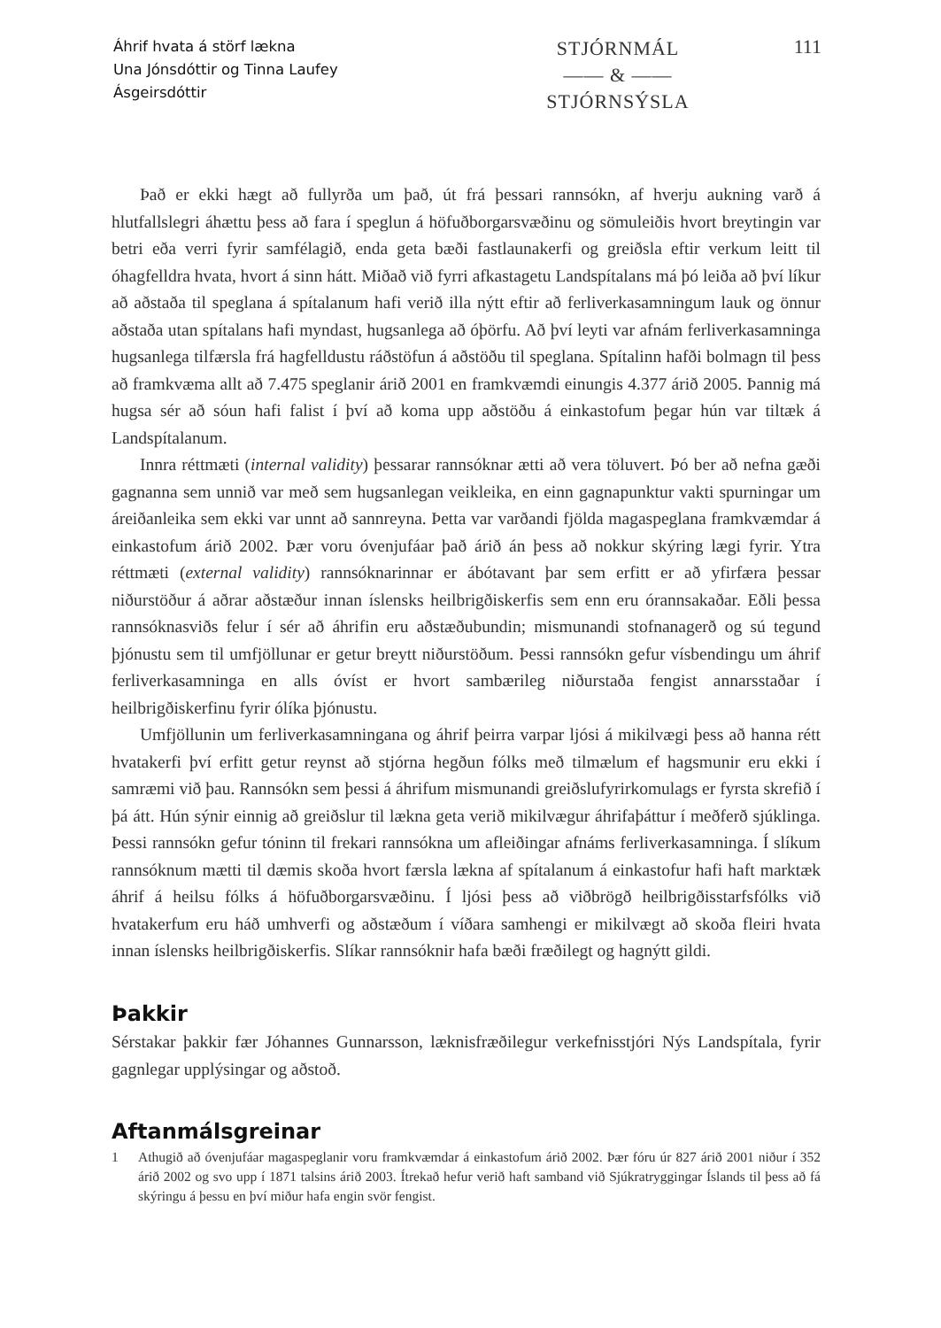Áhrif hvata á störf lækna
Una Jónsdóttir og Tinna Laufey
Ásgeirsdóttir
STJÓRNMÁL
—— & ——
STJÓRNSÝSLA
111
Það er ekki hægt að fullyrða um það, út frá þessari rannsókn, af hverju aukning varð á hlutfallslegri áhættu þess að fara í speglun á höfuðborgarsvæðinu og sömuleiðis hvort breytingin var betri eða verri fyrir samfélagið, enda geta bæði fastlaunakerfi og greiðsla eftir verkum leitt til óhagfelldra hvata, hvort á sinn hátt. Miðað við fyrri afkastagetu Landspítalans má þó leiða að því líkur að aðstaða til speglana á spítalanum hafi verið illa nýtt eftir að ferliverkasamningum lauk og önnur aðstaða utan spítalans hafi myndast, hugsanlega að óþörfu. Að því leyti var afnám ferliverkasamninga hugsanlega tilfærsla frá hagfelldustu ráðstöfun á aðstöðu til speglana. Spítalinn hafði bolmagn til þess að framkvæma allt að 7.475 speglanir árið 2001 en framkvæmdi einungis 4.377 árið 2005. Þannig má hugsa sér að sóun hafi falist í því að koma upp aðstöðu á einkastofum þegar hún var tiltæk á Landspítalanum.
Innra réttmæti (internal validity) þessarar rannsóknar ætti að vera töluvert. Þó ber að nefna gæði gagnanna sem unnið var með sem hugsanlegan veikleika, en einn gagnapunktur vakti spurningar um áreiðanleika sem ekki var unnt að sannreyna. Þetta var varðandi fjölda magaspeglana framkvæmdar á einkastofum árið 2002. Þær voru óvenjufáar það árið án þess að nokkur skýring lægi fyrir. Ytra réttmæti (external validity) rannsóknarinnar er ábótavant þar sem erfitt er að yfirfæra þessar niðurstöður á aðrar aðstæður innan íslensks heilbrigðiskerfis sem enn eru órannsakaðar. Eðli þessa rannsóknasviðs felur í sér að áhrifin eru aðstæðubundin; mismunandi stofnanagerð og sú tegund þjónustu sem til umfjöllunar er getur breytt niðurstöðum. Þessi rannsókn gefur vísbendingu um áhrif ferliverkasamninga en alls óvíst er hvort sambærileg niðurstaða fengist annarsstaðar í heilbrigðiskerfinu fyrir ólíka þjónustu.
Umfjöllunin um ferliverkasamningana og áhrif þeirra varpar ljósi á mikilvægi þess að hanna rétt hvatakerfi því erfitt getur reynst að stjórna hegðun fólks með tilmælum ef hagsmunir eru ekki í samræmi við þau. Rannsókn sem þessi á áhrifum mismunandi greiðslufyrirkomulags er fyrsta skrefið í þá átt. Hún sýnir einnig að greiðslur til lækna geta verið mikilvægur áhrifaþáttur í meðferð sjúklinga. Þessi rannsókn gefur tóninn til frekari rannsókna um afleiðingar afnáms ferliverkasamninga. Í slíkum rannsóknum mætti til dæmis skoða hvort færsla lækna af spítalanum á einkastofur hafi haft marktæk áhrif á heilsu fólks á höfuðborgarsvæðinu. Í ljósi þess að viðbrögð heilbrigðisstarfsfólks við hvatakerfum eru háð umhverfi og aðstæðum í víðara samhengi er mikilvægt að skoða fleiri hvata innan íslensks heilbrigðiskerfis. Slíkar rannsóknir hafa bæði fræðilegt og hagnýtt gildi.
Þakkir
Sérstakar þakkir fær Jóhannes Gunnarsson, læknisfræðilegur verkefnisstjóri Nýs Landspítala, fyrir gagnlegar upplýsingar og aðstoð.
Aftanmálsgreinar
1 Athugið að óvenjufáar magaspeglanir voru framkvæmdar á einkastofum árið 2002. Þær fóru úr 827 árið 2001 niður í 352 árið 2002 og svo upp í 1871 talsins árið 2003. Ítrekað hefur verið haft samband við Sjúkratryggingar Íslands til þess að fá skýringu á þessu en því miður hafa engin svör fengist.